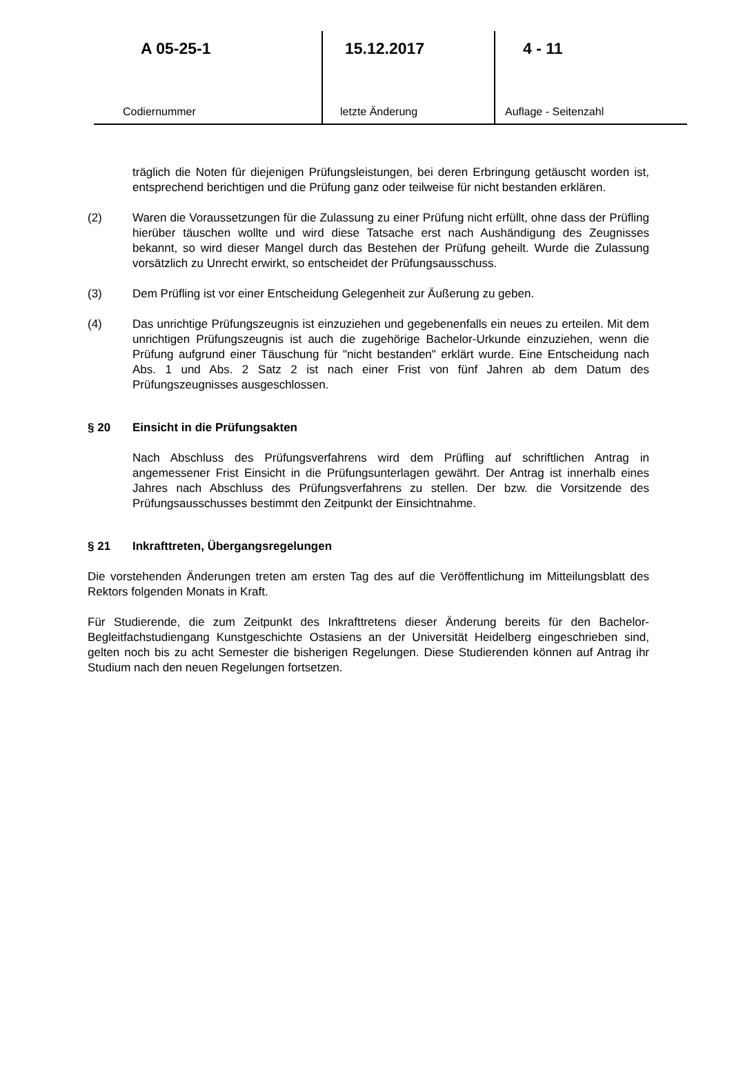A 05-25-1
Codiernummer
15.12.2017
letzte Änderung
4 - 11
Auflage - Seitenzahl
träglich die Noten für diejenigen Prüfungsleistungen, bei deren Erbringung getäuscht worden ist, entsprechend berichtigen und die Prüfung ganz oder teilweise für nicht bestanden erklären.
(2) Waren die Voraussetzungen für die Zulassung zu einer Prüfung nicht erfüllt, ohne dass der Prüfling hierüber täuschen wollte und wird diese Tatsache erst nach Aushändigung des Zeugnisses bekannt, so wird dieser Mangel durch das Bestehen der Prüfung geheilt. Wurde die Zulassung vorsätzlich zu Unrecht erwirkt, so entscheidet der Prüfungsausschuss.
(3) Dem Prüfling ist vor einer Entscheidung Gelegenheit zur Äußerung zu geben.
(4) Das unrichtige Prüfungszeugnis ist einzuziehen und gegebenenfalls ein neues zu erteilen. Mit dem unrichtigen Prüfungszeugnis ist auch die zugehörige Bachelor-Urkunde einzuziehen, wenn die Prüfung aufgrund einer Täuschung für "nicht bestanden" erklärt wurde. Eine Entscheidung nach Abs. 1 und Abs. 2 Satz 2 ist nach einer Frist von fünf Jahren ab dem Datum des Prüfungszeugnisses ausgeschlossen.
§ 20 Einsicht in die Prüfungsakten
Nach Abschluss des Prüfungsverfahrens wird dem Prüfling auf schriftlichen Antrag in angemessener Frist Einsicht in die Prüfungsunterlagen gewährt. Der Antrag ist innerhalb eines Jahres nach Abschluss des Prüfungsverfahrens zu stellen. Der bzw. die Vorsitzende des Prüfungsausschusses bestimmt den Zeitpunkt der Einsichtnahme.
§ 21 Inkrafttreten, Übergangsregelungen
Die vorstehenden Änderungen treten am ersten Tag des auf die Veröffentlichung im Mitteilungsblatt des Rektors folgenden Monats in Kraft.
Für Studierende, die zum Zeitpunkt des Inkrafttretens dieser Änderung bereits für den Bachelor-Begleitfachstudiengang Kunstgeschichte Ostasiens an der Universität Heidelberg eingeschrieben sind, gelten noch bis zu acht Semester die bisherigen Regelungen. Diese Studierenden können auf Antrag ihr Studium nach den neuen Regelungen fortsetzen.